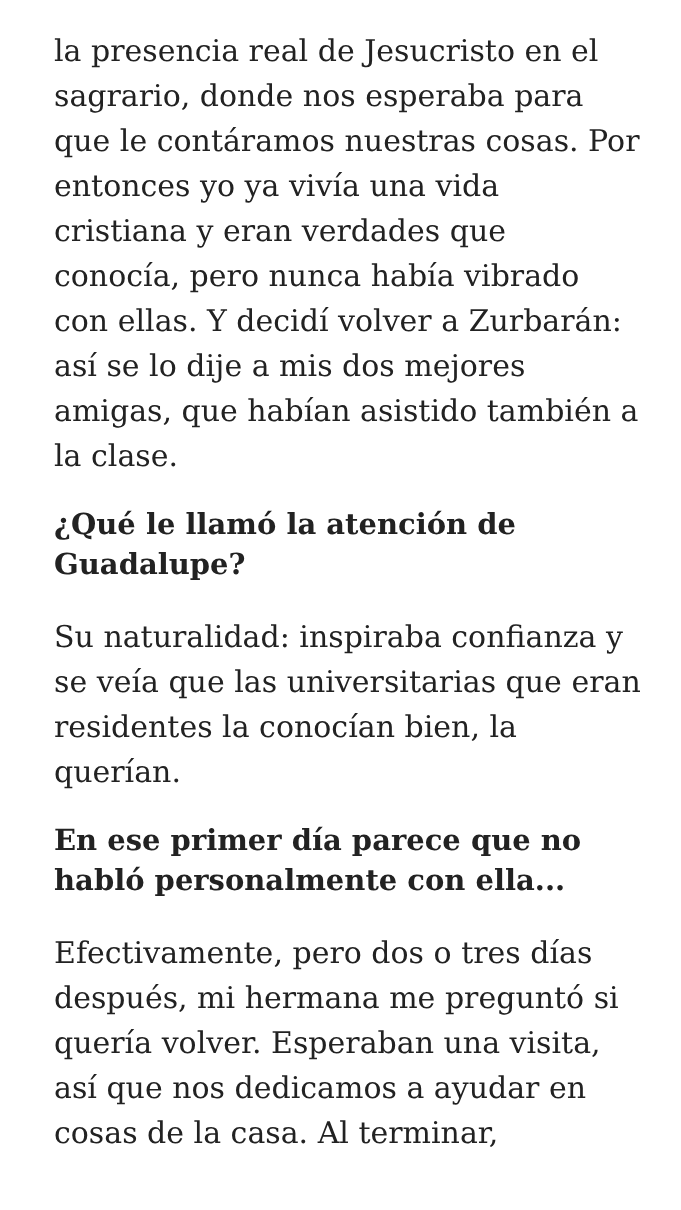la presencia real de Jesucristo en el sagrario, donde nos esperaba para que le contáramos nuestras cosas. Por entonces yo ya vivía una vida cristiana y eran verdades que conocía, pero nunca había vibrado con ellas. Y decidí volver a Zurbarán: así se lo dije a mis dos mejores amigas, que habían asistido también a la clase.
¿Qué le llamó la atención de Guadalupe?
Su naturalidad: inspiraba confianza y se veía que las universitarias que eran residentes la conocían bien, la querían.
En ese primer día parece que no habló personalmente con ella...
Efectivamente, pero dos o tres días después, mi hermana me preguntó si quería volver. Esperaban una visita, así que nos dedicamos a ayudar en cosas de la casa. Al terminar,